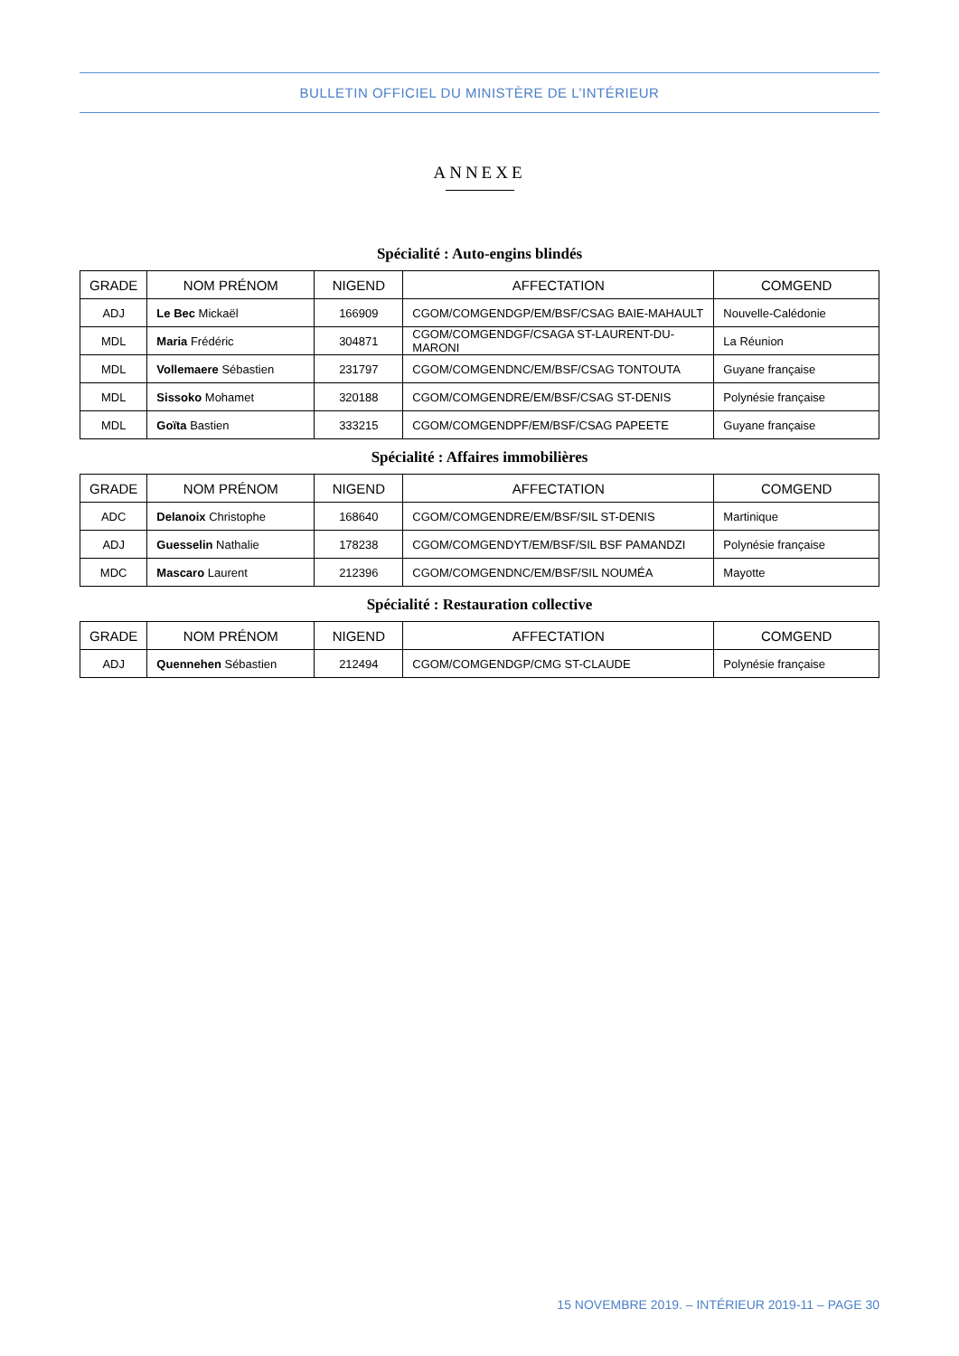BULLETIN OFFICIEL DU MINISTÈRE DE L’INTÉRIEUR
ANNEXE
Spécialité : Auto-engins blindés
| GRADE | NOM PRÉNOM | NIGEND | AFFECTATION | COMGEND |
| --- | --- | --- | --- | --- |
| ADJ | Le Bec Mickaël | 166909 | CGOM/COMGENDGP/EM/BSF/CSAG BAIE-MAHAULT | Nouvelle-Calédonie |
| MDL | Maria Frédéric | 304871 | CGOM/COMGENDGF/CSAGA ST-LAURENT-DU-MARONI | La Réunion |
| MDL | Vollemaere Sébastien | 231797 | CGOM/COMGENDNC/EM/BSF/CSAG TONTOUTA | Guyane française |
| MDL | Sissoko Mohamet | 320188 | CGOM/COMGENDRE/EM/BSF/CSAG ST-DENIS | Polynésie française |
| MDL | Goïta Bastien | 333215 | CGOM/COMGENDPF/EM/BSF/CSAG PAPEETE | Guyane française |
Spécialité : Affaires immobilières
| GRADE | NOM PRÉNOM | NIGEND | AFFECTATION | COMGEND |
| --- | --- | --- | --- | --- |
| ADC | Delanoix Christophe | 168640 | CGOM/COMGENDRE/EM/BSF/SIL ST-DENIS | Martinique |
| ADJ | Guesselin Nathalie | 178238 | CGOM/COMGENDYT/EM/BSF/SIL BSF PAMANDZI | Polynésie française |
| MDC | Mascaro Laurent | 212396 | CGOM/COMGENDNC/EM/BSF/SIL NOUMÉA | Mayotte |
Spécialité : Restauration collective
| GRADE | NOM PRÉNOM | NIGEND | AFFECTATION | COMGEND |
| --- | --- | --- | --- | --- |
| ADJ | Quennehen Sébastien | 212494 | CGOM/COMGENDGP/CMG ST-CLAUDE | Polynésie française |
15 NOVEMBRE 2019. – INTÉRIEUR 2019-11 – PAGE 30